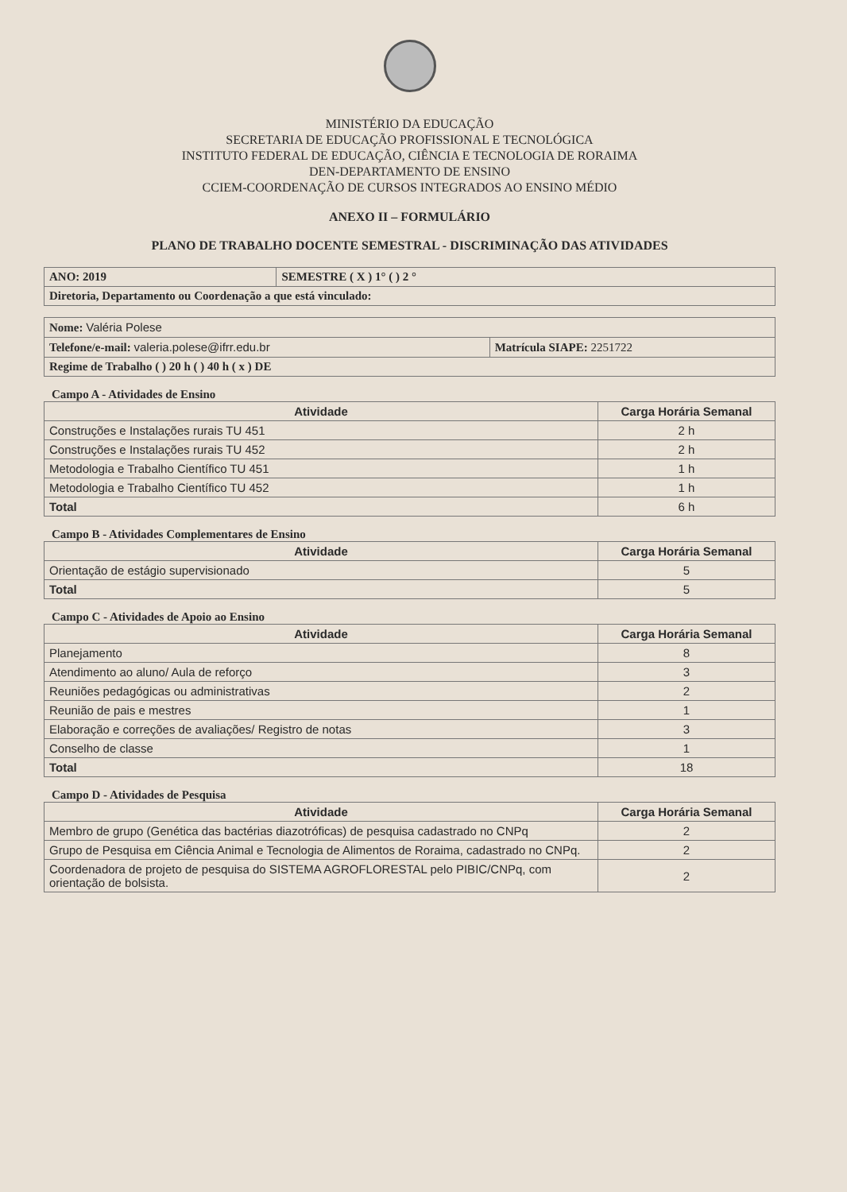MINISTÉRIO DA EDUCAÇÃO
SECRETARIA DE EDUCAÇÃO PROFISSIONAL E TECNOLÓGICA
INSTITUTO FEDERAL DE EDUCAÇÃO, CIÊNCIA E TECNOLOGIA DE RORAIMA
DEN-DEPARTAMENTO DE ENSINO
CCIEM-COORDENAÇÃO DE CURSOS INTEGRADOS AO ENSINO MÉDIO
ANEXO II – FORMULÁRIO
PLANO DE TRABALHO DOCENTE SEMESTRAL - DISCRIMINAÇÃO DAS ATIVIDADES
| ANO: 2019 | SEMESTRE ( X ) 1° ( ) 2 ° |
| Diretoria, Departamento ou Coordenação a que está vinculado: | |
| Nome: Valéria Polese | |
| Telefone/e-mail: valeria.polese@ifrr.edu.br | Matrícula SIAPE: 2251722 |
| Regime de Trabalho ( ) 20 h ( ) 40 h ( x ) DE | |
Campo A - Atividades de Ensino
| Atividade | Carga Horária Semanal |
| --- | --- |
| Construções e Instalações rurais TU 451 | 2 h |
| Construções e Instalações rurais TU 452 | 2 h |
| Metodologia e Trabalho Científico TU 451 | 1 h |
| Metodologia e Trabalho Científico TU 452 | 1 h |
| Total | 6 h |
Campo B - Atividades Complementares de Ensino
| Atividade | Carga Horária Semanal |
| --- | --- |
| Orientação de estágio supervisionado | 5 |
| Total | 5 |
Campo C - Atividades de Apoio ao Ensino
| Atividade | Carga Horária Semanal |
| --- | --- |
| Planejamento | 8 |
| Atendimento ao aluno/ Aula de reforço | 3 |
| Reuniões pedagógicas ou administrativas | 2 |
| Reunião de pais e mestres | 1 |
| Elaboração e correções de avaliações/ Registro de notas | 3 |
| Conselho de classe | 1 |
| Total | 18 |
Campo D - Atividades de Pesquisa
| Atividade | Carga Horária Semanal |
| --- | --- |
| Membro de grupo (Genética das bactérias diazotróficas) de pesquisa cadastrado no CNPq | 2 |
| Grupo de Pesquisa em Ciência Animal e Tecnologia de Alimentos de Roraima, cadastrado no CNPq. | 2 |
| Coordenadora de projeto de pesquisa do SISTEMA AGROFLORESTAL pelo PIBIC/CNPq, com orientação de bolsista. | 2 |